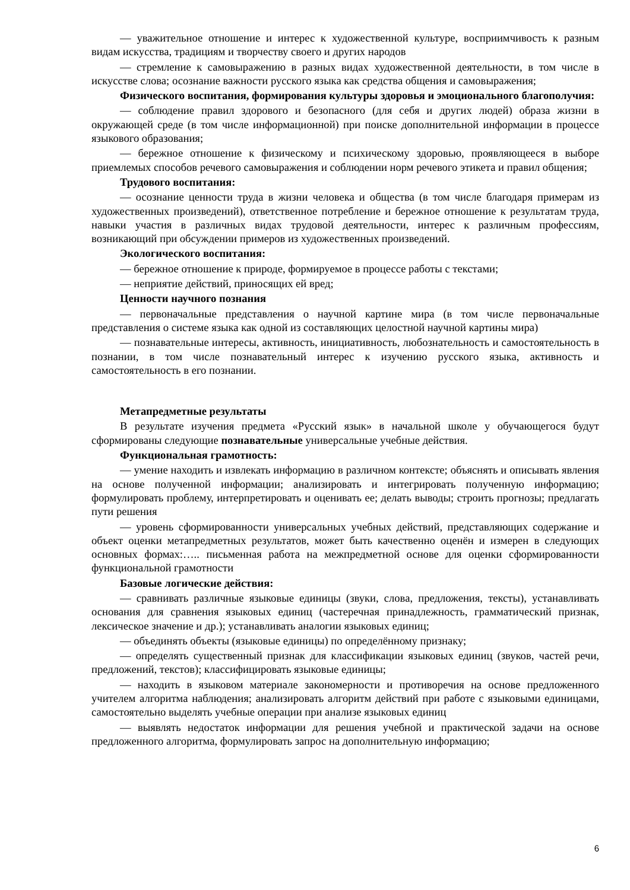— уважительное отношение и интерес к художественной культуре, восприимчивость к разным видам искусства, традициям и творчеству своего и других народов
— стремление к самовыражению в разных видах художественной деятельности, в том числе в искусстве слова; осознание важности русского языка как средства общения и самовыражения;
Физического воспитания, формирования культуры здоровья и эмоционального благополучия:
— соблюдение правил здорового и безопасного (для себя и других людей) образа жизни в окружающей среде (в том числе информационной) при поиске дополнительной информации в процессе языкового образования;
— бережное отношение к физическому и психическому здоровью, проявляющееся в выборе приемлемых способов речевого самовыражения и соблюдении норм речевого этикета и правил общения;
Трудового воспитания:
— осознание ценности труда в жизни человека и общества (в том числе благодаря примерам из художественных произведений), ответственное потребление и бережное отношение к результатам труда, навыки участия в различных видах трудовой деятельности, интерес к различным профессиям, возникающий при обсуждении примеров из художественных произведений.
Экологического воспитания:
— бережное отношение к природе, формируемое в процессе работы с текстами;
— неприятие действий, приносящих ей вред;
Ценности научного познания
— первоначальные представления о научной картине мира (в том числе первоначальные представления о системе языка как одной из составляющих целостной научной картины мира)
— познавательные интересы, активность, инициативность, любознательность и самостоятельность в познании, в том числе познавательный интерес к изучению русского языка, активность и самостоятельность в его познании.
Метапредметные результаты
В результате изучения предмета «Русский язык» в начальной школе у обучающегося будут сформированы следующие познавательные универсальные учебные действия.
Функциональная грамотность:
— умение находить и извлекать информацию в различном контексте; объяснять и описывать явления на основе полученной информации; анализировать и интегрировать полученную информацию; формулировать проблему, интерпретировать и оценивать ее; делать выводы; строить прогнозы; предлагать пути решения
— уровень сформированности универсальных учебных действий, представляющих содержание и объект оценки метапредметных результатов, может быть качественно оценён и измерен в следующих основных формах:….. письменная работа на межпредметной основе для оценки сформированности функциональной грамотности
Базовые логические действия:
— сравнивать различные языковые единицы (звуки, слова, предложения, тексты), устанавливать основания для сравнения языковых единиц (частеречная принадлежность, грамматический признак, лексическое значение и др.); устанавливать аналогии языковых единиц;
— объединять объекты (языковые единицы) по определённому признаку;
— определять существенный признак для классификации языковых единиц (звуков, частей речи, предложений, текстов); классифицировать языковые единицы;
— находить в языковом материале закономерности и противоречия на основе предложенного учителем алгоритма наблюдения; анализировать алгоритм действий при работе с языковыми единицами, самостоятельно выделять учебные операции при анализе языковых единиц
— выявлять недостаток информации для решения учебной и практической задачи на основе предложенного алгоритма, формулировать запрос на дополнительную информацию;
6